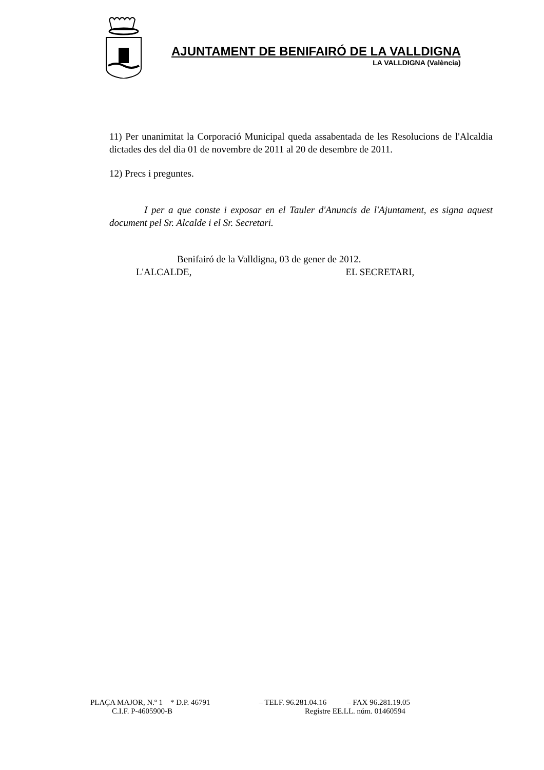AJUNTAMENT DE BENIFAIRÓ DE LA VALLDIGNA
LA VALLDIGNA (València)
11) Per unanimitat la Corporació Municipal queda assabentada de les Resolucions de l'Alcaldia dictades des del dia 01 de novembre de 2011 al 20 de desembre de 2011.
12) Precs i preguntes.
I per a que conste i exposar en el Tauler d'Anuncis de l'Ajuntament, es signa aquest document pel Sr. Alcalde i el Sr. Secretari.
Benifairó de la Valldigna, 03 de gener de 2012.
L'ALCALDE, EL SECRETARI,
PLAÇA MAJOR, N.º 1 * D.P. 46791 – TELF. 96.281.04.16 – FAX 96.281.19.05
C.I.F. P-4605900-B Registre EE.LL. núm. 01460594